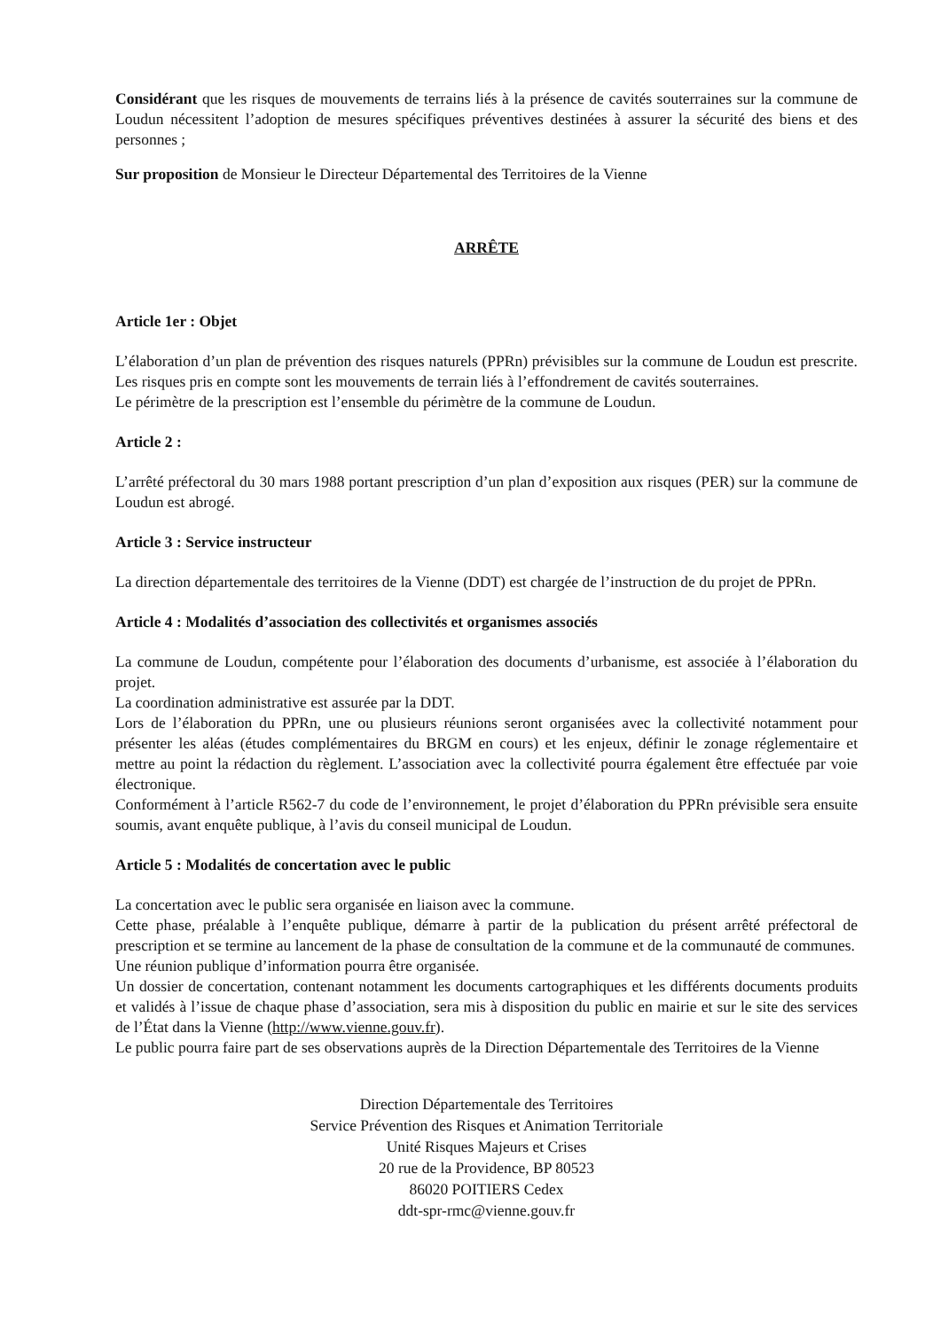Considérant que les risques de mouvements de terrains liés à la présence de cavités souterraines sur la commune de Loudun nécessitent l’adoption de mesures spécifiques préventives destinées à assurer la sécurité des biens et des personnes ;
Sur proposition de Monsieur le Directeur Départemental des Territoires de la Vienne
ARRÊTE
Article 1er : Objet
L’élaboration d’un plan de prévention des risques naturels (PPRn) prévisibles sur la commune de Loudun est prescrite. Les risques pris en compte sont les mouvements de terrain liés à l’effondrement de cavités souterraines.
Le périmètre de la prescription est l’ensemble du périmètre de la commune de Loudun.
Article 2 :
L’arrêté préfectoral du 30 mars 1988 portant prescription d’un plan d’exposition aux risques (PER) sur la commune de Loudun est abrogé.
Article 3 : Service instructeur
La direction départementale des territoires de la Vienne (DDT) est chargée de l’instruction de du projet de PPRn.
Article 4 : Modalités d’association des collectivités et organismes associés
La commune de Loudun, compétente pour l’élaboration des documents d’urbanisme, est associée à l’élaboration du projet.
La coordination administrative est assurée par la DDT.
Lors de l’élaboration du PPRn, une ou plusieurs réunions seront organisées avec la collectivité notamment pour présenter les aléas (études complémentaires du BRGM en cours) et les enjeux, définir le zonage réglementaire et mettre au point la rédaction du règlement. L’association avec la collectivité pourra également être effectuée par voie électronique.
Conformément à l’article R562-7 du code de l’environnement, le projet d’élaboration du PPRn prévisible sera ensuite soumis, avant enquête publique, à l’avis du conseil municipal de Loudun.
Article 5 : Modalités de concertation avec le public
La concertation avec le public sera organisée en liaison avec la commune.
Cette phase, préalable à l’enquête publique, démarre à partir de la publication du présent arrêté préfectoral de prescription et se termine au lancement de la phase de consultation de la commune et de la communauté de communes.
Une réunion publique d’information pourra être organisée.
Un dossier de concertation, contenant notamment les documents cartographiques et les différents documents produits et validés à l’issue de chaque phase d’association, sera mis à disposition du public en mairie et sur le site des services de l’État dans la Vienne (http://www.vienne.gouv.fr).
Le public pourra faire part de ses observations auprès de la Direction Départementale des Territoires de la Vienne
Direction Départementale des Territoires
Service Prévention des Risques et Animation Territoriale
Unité Risques Majeurs et Crises
20 rue de la Providence, BP 80523
86020 POITIERS Cedex
ddt-spr-rmc@vienne.gouv.fr